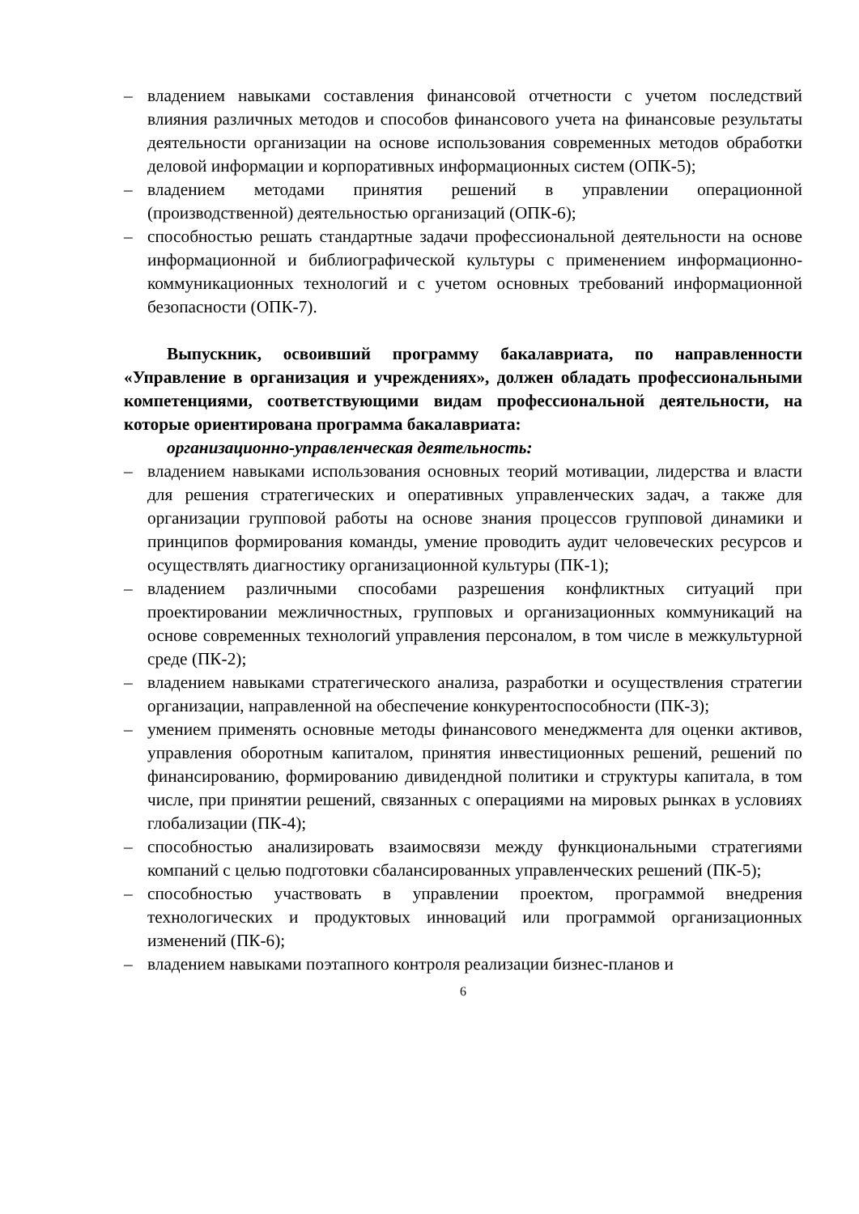– владением навыками составления финансовой отчетности с учетом последствий влияния различных методов и способов финансового учета на финансовые результаты деятельности организации на основе использования современных методов обработки деловой информации и корпоративных информационных систем (ОПК-5);
– владением методами принятия решений в управлении операционной (производственной) деятельностью организаций (ОПК-6);
– способностью решать стандартные задачи профессиональной деятельности на основе информационной и библиографической культуры с применением информационно-коммуникационных технологий и с учетом основных требований информационной безопасности (ОПК-7).
Выпускник, освоивший программу бакалавриата, по направленности «Управление в организация и учреждениях», должен обладать профессиональными компетенциями, соответствующими видам профессиональной деятельности, на которые ориентирована программа бакалавриата:
организационно-управленческая деятельность:
– владением навыками использования основных теорий мотивации, лидерства и власти для решения стратегических и оперативных управленческих задач, а также для организации групповой работы на основе знания процессов групповой динамики и принципов формирования команды, умение проводить аудит человеческих ресурсов и осуществлять диагностику организационной культуры (ПК-1);
– владением различными способами разрешения конфликтных ситуаций при проектировании межличностных, групповых и организационных коммуникаций на основе современных технологий управления персоналом, в том числе в межкультурной среде (ПК-2);
– владением навыками стратегического анализа, разработки и осуществления стратегии организации, направленной на обеспечение конкурентоспособности (ПК-3);
– умением применять основные методы финансового менеджмента для оценки активов, управления оборотным капиталом, принятия инвестиционных решений, решений по финансированию, формированию дивидендной политики и структуры капитала, в том числе, при принятии решений, связанных с операциями на мировых рынках в условиях глобализации (ПК-4);
– способностью анализировать взаимосвязи между функциональными стратегиями компаний с целью подготовки сбалансированных управленческих решений (ПК-5);
– способностью участвовать в управлении проектом, программой внедрения технологических и продуктовых инноваций или программой организационных изменений (ПК-6);
– владением навыками поэтапного контроля реализации бизнес-планов и
6